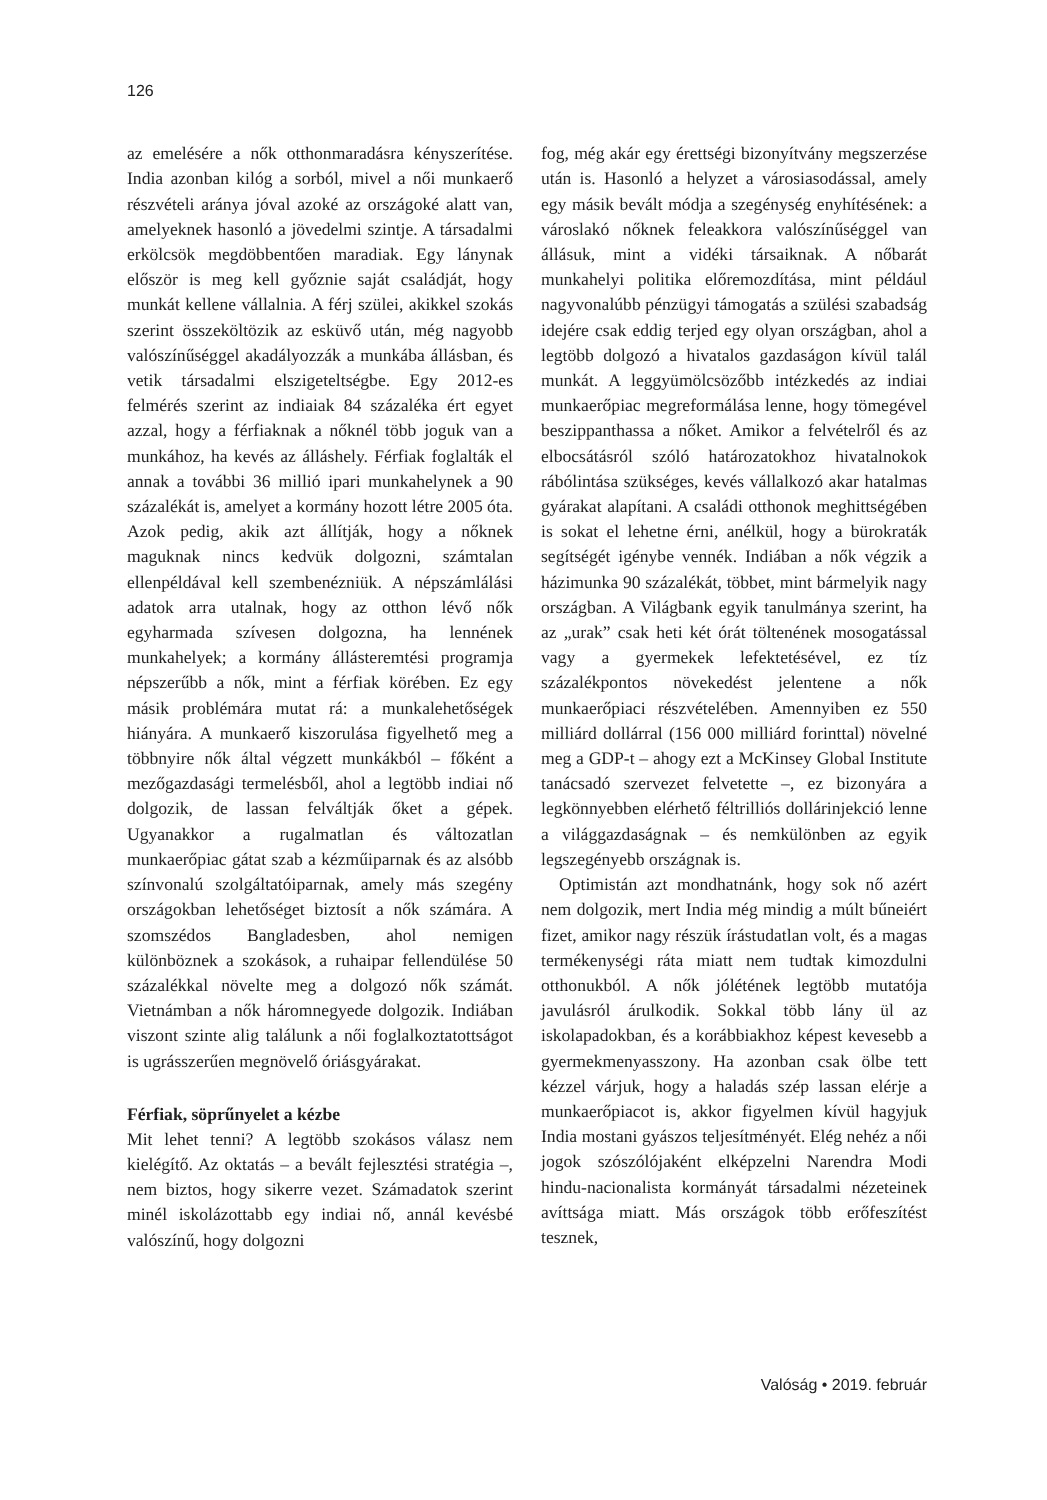126
az emelésére a nők otthonmaradásra kényszerítése. India azonban kilóg a sorból, mivel a női munkaerő részvételi aránya jóval azoké az országoké alatt van, amelyeknek hasonló a jövedelmi szintje. A társadalmi erkölcsök megdöbbentően maradiak. Egy lánynak először is meg kell győznie saját családját, hogy munkát kellene vállalnia. A férj szülei, akikkel szokás szerint összeköltözik az esküvő után, még nagyobb valószínűséggel akadályozzák a munkába állásban, és vetik társadalmi elszigeteltségbe. Egy 2012-es felmérés szerint az indiaiak 84 százaléka ért egyet azzal, hogy a férfiaknak a nőknél több joguk van a munkához, ha kevés az álláshely. Férfiak foglalták el annak a további 36 millió ipari munkahelynek a 90 százalékát is, amelyet a kormány hozott létre 2005 óta. Azok pedig, akik azt állítják, hogy a nőknek maguknak nincs kedvük dolgozni, számtalan ellenpéldával kell szembenézniük. A népszámlálási adatok arra utalnak, hogy az otthon lévő nők egyharmada szívesen dolgozna, ha lennének munkahelyek; a kormány állásteremtési programja népszerűbb a nők, mint a férfiak körében. Ez egy másik problémára mutat rá: a munkalehetőségek hiányára. A munkaerő kiszorulása figyelhető meg a többnyire nők által végzett munkákból – főként a mezőgazdasági termelésből, ahol a legtöbb indiai nő dolgozik, de lassan felváltják őket a gépek. Ugyanakkor a rugalmatlan és változatlan munkaerőpiac gátat szab a kézműiparnak és az alsóbb színvonalú szolgáltatóiparnak, amely más szegény országokban lehetőséget biztosít a nők számára. A szomszédos Bangladesben, ahol nemigen különböznek a szokások, a ruhaipar fellendülése 50 százalékkal növelte meg a dolgozó nők számát. Vietnámban a nők háromnegyede dolgozik. Indiában viszont szinte alig találunk a női foglalkoztatottságot is ugrásszerűen megnövelő óriásgyárakat.
Férfiak, söprűnyelet a kézbe
Mit lehet tenni? A legtöbb szokásos válasz nem kielégítő. Az oktatás – a bevált fejlesztési stratégia –, nem biztos, hogy sikerre vezet. Számadatok szerint minél iskolázottabb egy indiai nő, annál kevésbé valószínű, hogy dolgozni
fog, még akár egy érettségi bizonyítvány megszerzése után is. Hasonló a helyzet a városiasodással, amely egy másik bevált módja a szegénység enyhítésének: a városlakó nőknek feleakkora valószínűséggel van állásuk, mint a vidéki társaiknak. A nőbarát munkahelyi politika előremozdítása, mint például nagyvonalúbb pénzügyi támogatás a szülési szabadság idejére csak eddig terjed egy olyan országban, ahol a legtöbb dolgozó a hivatalos gazdaságon kívül talál munkát. A leggyümölcsözőbb intézkedés az indiai munkaerőpiac megreformálása lenne, hogy tömegével beszippanthassa a nőket. Amikor a felvételről és az elbocsátásról szóló határozatokhoz hivatalnokok rábólintása szükséges, kevés vállalkozó akar hatalmas gyárakat alapítani. A családi otthonok meghittségében is sokat el lehetne érni, anélkül, hogy a bürokraták segítségét igénybe vennék. Indiában a nők végzik a házimunka 90 százalékát, többet, mint bármelyik nagy országban. A Világbank egyik tanulmánya szerint, ha az „urak” csak heti két órát töltenének mosogatással vagy a gyermekek lefektetésével, ez tíz százalékpontos növekedést jelentene a nők munkaerőpiaci részvételében. Amennyiben ez 550 milliárd dollárral (156 000 milliárd forinttal) növelné meg a GDP-t – ahogy ezt a McKinsey Global Institute tanácsadó szervezet felvetette –, ez bizonyára a legkönnyebben elérhető féltrilliós dollárinjekció lenne a világgazdaságnak – és nemkülönben az egyik legszegényebb országnak is.
Optimistán azt mondhatnánk, hogy sok nő azért nem dolgozik, mert India még mindig a múlt bűneiért fizet, amikor nagy részük írástudatlan volt, és a magas termékenységi ráta miatt nem tudtak kimozdulni otthonukból. A nők jólétének legtöbb mutatója javulásról árulkodik. Sokkal több lány ül az iskolapadokban, és a korábbiakhoz képest kevesebb a gyermekmenyasszony. Ha azonban csak ölbe tett kézzel várjuk, hogy a haladás szép lassan elérje a munkaerőpiacot is, akkor figyelmen kívül hagyjuk India mostani gyászos teljesítményét. Elég nehéz a női jogok szószólójaként elképzelni Narendra Modi hindu-nacionalista kormányát társadalmi nézeteinek avíttsága miatt. Más országok több erőfeszítést tesznek,
Valóság • 2019. február